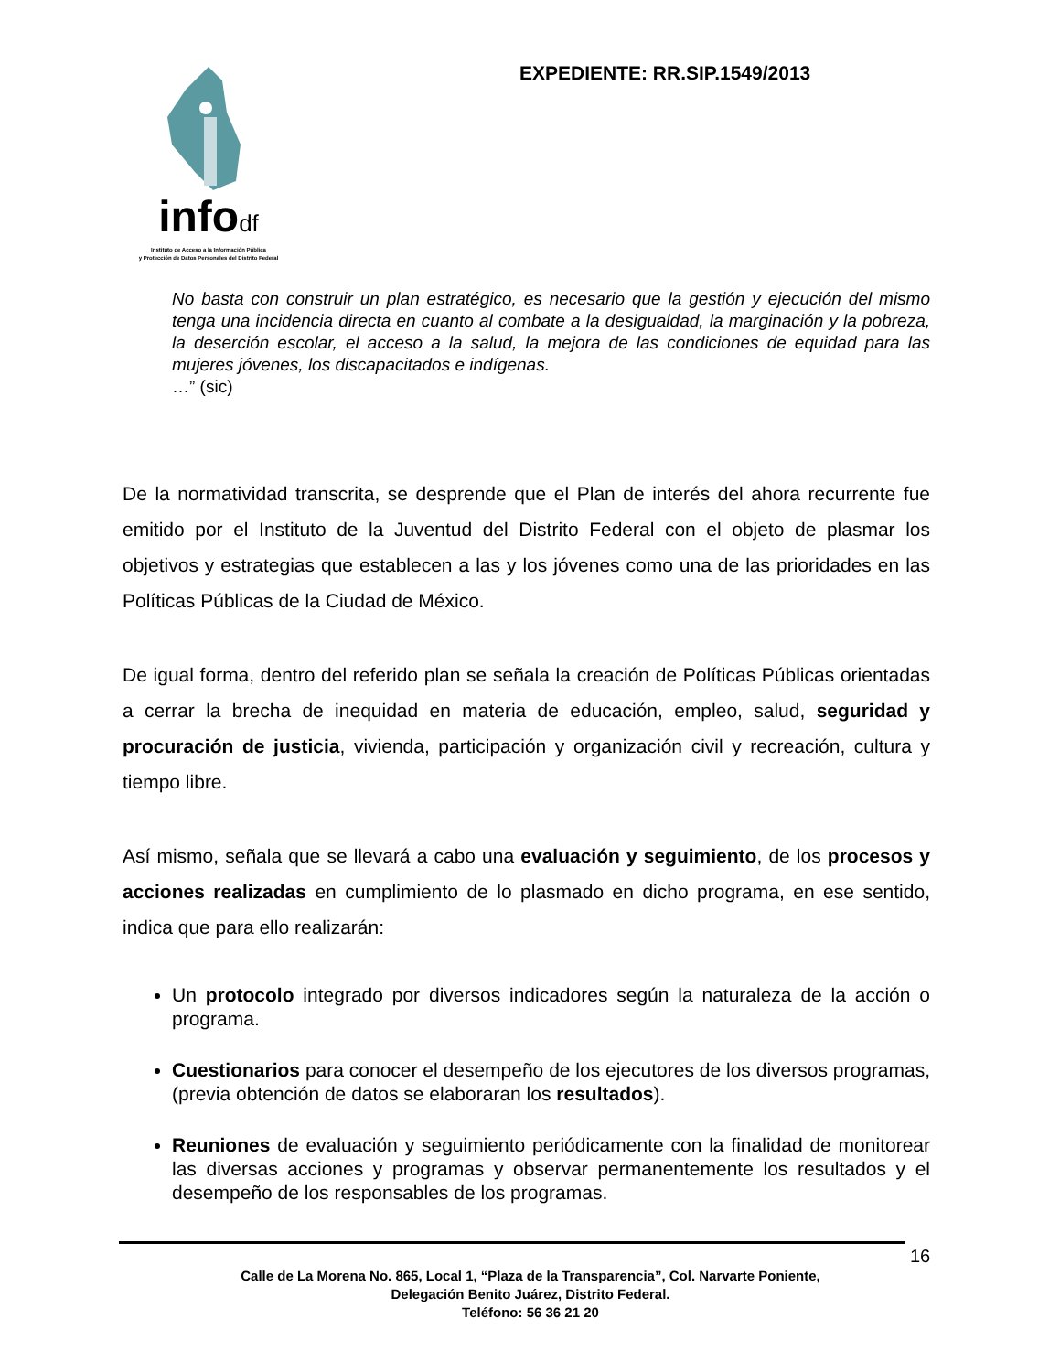infodf
Instituto de Acceso a la Información Pública
y Protección de Datos Personales del Distrito Federal
EXPEDIENTE: RR.SIP.1549/2013
No basta con construir un plan estratégico, es necesario que la gestión y ejecución del mismo tenga una incidencia directa en cuanto al combate a la desigualdad, la marginación y la pobreza, la deserción escolar, el acceso a la salud, la mejora de las condiciones de equidad para las mujeres jóvenes, los discapacitados e indígenas.
…” (sic)
De la normatividad transcrita, se desprende que el Plan de interés del ahora recurrente fue emitido por el Instituto de la Juventud del Distrito Federal con el objeto de plasmar los objetivos y estrategias que establecen a las y los jóvenes como una de las prioridades en las Políticas Públicas de la Ciudad de México.
De igual forma, dentro del referido plan se señala la creación de Políticas Públicas orientadas a cerrar la brecha de inequidad en materia de educación, empleo, salud, seguridad y procuración de justicia, vivienda, participación y organización civil y recreación, cultura y tiempo libre.
Así mismo, señala que se llevará a cabo una evaluación y seguimiento, de los procesos y acciones realizadas en cumplimiento de lo plasmado en dicho programa, en ese sentido, indica que para ello realizarán:
Un protocolo integrado por diversos indicadores según la naturaleza de la acción o programa.
Cuestionarios para conocer el desempeño de los ejecutores de los diversos programas, (previa obtención de datos se elaboraran los resultados).
Reuniones de evaluación y seguimiento periódicamente con la finalidad de monitorear las diversas acciones y programas y observar permanentemente los resultados y el desempeño de los responsables de los programas.
16
Calle de La Morena No. 865, Local 1, “Plaza de la Transparencia”, Col. Narvarte Poniente,
Delegación Benito Juárez, Distrito Federal.
Teléfono: 56 36 21 20